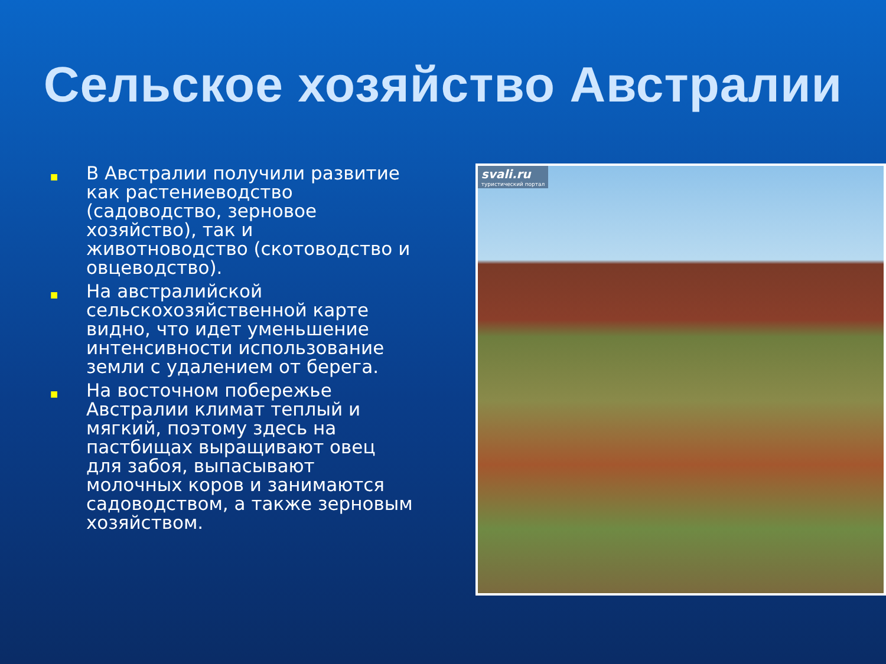Сельское хозяйство Австралии
■ В Австралии получили развитие как растениеводство (садоводство, зерновое хозяйство), так и животноводство (скотоводство и овцеводство).
■ На австралийской сельскохозяйственной карте видно, что идет уменьшение интенсивности использование земли с удалением от берега.
■ На восточном побережье Австралии климат теплый и мягкий, поэтому здесь на пастбищах выращивают овец для забоя, выпасывают молочных коров и занимаются садоводством, а также зерновым хозяйством.
svali.ru
туристический портал